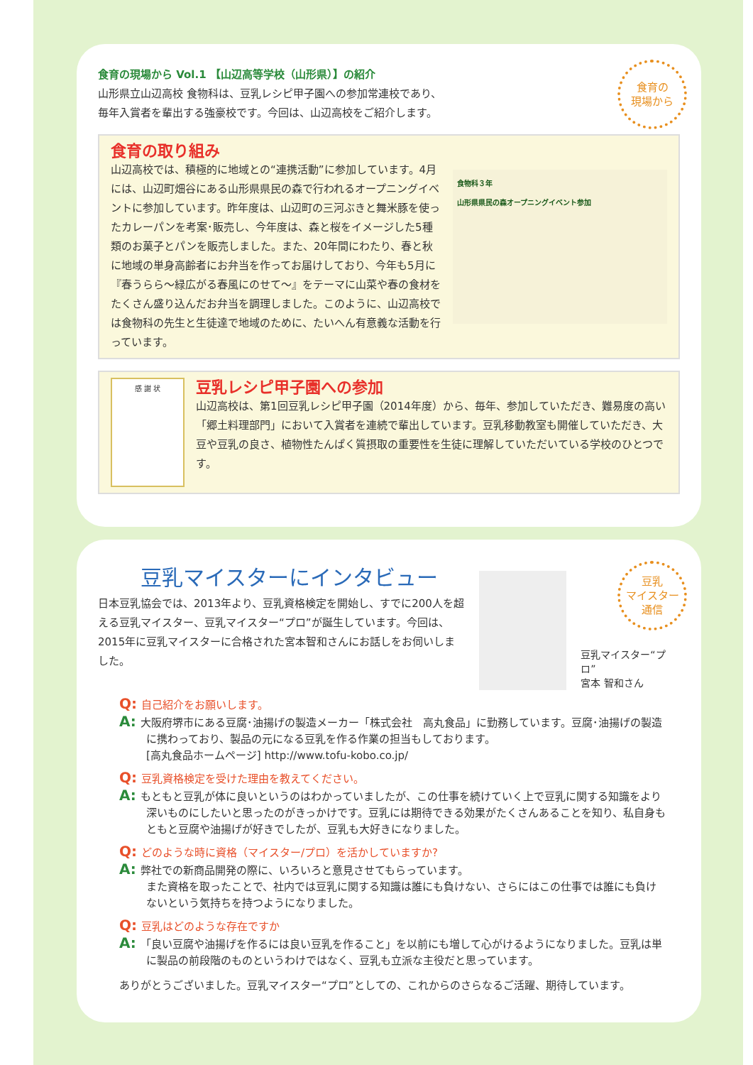食育の
現場から
食育の現場から Vol.1 【山辺高等学校（山形県）】の紹介
山形県立山辺高校 食物科は、豆乳レシピ甲子園への参加常連校であり、
毎年入賞者を輩出する強豪校です。今回は、山辺高校をご紹介します。
食育の取り組み
山辺高校では、積極的に地域との“連携活動”に参加しています。4月には、山辺町畑谷にある山形県県民の森で行われるオープニングイベントに参加しています。昨年度は、山辺町の三河ぶきと舞米豚を使ったカレーパンを考案･販売し、今年度は、森と桜をイメージした5種類のお菓子とパンを販売しました。また、20年間にわたり、春と秋に地域の単身高齢者にお弁当を作ってお届けしており、今年も5月に『春うらら～緑広がる春風にのせて～』をテーマに山菜や春の食材をたくさん盛り込んだお弁当を調理しました。このように、山辺高校では食物科の先生と生徒達で地域のために、たいへん有意義な活動を行っています。
食物科３年
山形県県民の森オープニングイベント参加
感 謝 状
豆乳レシピ甲子園への参加
山辺高校は、第1回豆乳レシピ甲子園（2014年度）から、毎年、参加していただき、難易度の高い「郷土料理部門」において入賞者を連続で輩出しています。豆乳移動教室も開催していただき、大豆や豆乳の良さ、植物性たんぱく質摂取の重要性を生徒に理解していただいている学校のひとつです。
豆乳
マイスター
通信
豆乳マイスターにインタビュー
日本豆乳協会では、2013年より、豆乳資格検定を開始し、すでに200人を超える豆乳マイスター、豆乳マイスター“プロ”が誕生しています。今回は、2015年に豆乳マイスターに合格された宮本智和さんにお話しをお伺いしました。
豆乳マイスター“プロ”
宮本 智和さん
Q: 自己紹介をお願いします。
A: 大阪府堺市にある豆腐･油揚げの製造メーカー「株式会社　高丸食品」に勤務しています。豆腐･油揚げの製造に携わっており、製品の元になる豆乳を作る作業の担当もしております。
[高丸食品ホームページ] http://www.tofu-kobo.co.jp/
Q: 豆乳資格検定を受けた理由を教えてください。
A: もともと豆乳が体に良いというのはわかっていましたが、この仕事を続けていく上で豆乳に関する知識をより深いものにしたいと思ったのがきっかけです。豆乳には期待できる効果がたくさんあることを知り、私自身もともと豆腐や油揚げが好きでしたが、豆乳も大好きになりました。
Q: どのような時に資格（マイスター/プロ）を活かしていますか?
A: 弊社での新商品開発の際に、いろいろと意見させてもらっています。
また資格を取ったことで、社内では豆乳に関する知識は誰にも負けない、さらにはこの仕事では誰にも負けないという気持ちを持つようになりました。
Q: 豆乳はどのような存在ですか
A: 「良い豆腐や油揚げを作るには良い豆乳を作ること」を以前にも増して心がけるようになりました。豆乳は単に製品の前段階のものというわけではなく、豆乳も立派な主役だと思っています。
ありがとうございました。豆乳マイスター“プロ”としての、これからのさらなるご活躍、期待しています。